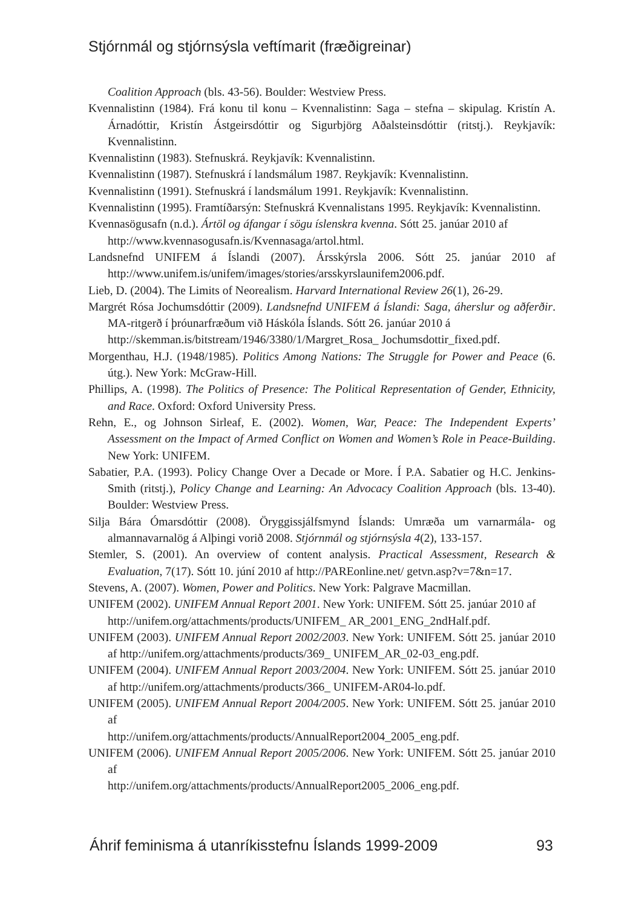Stjórnmál og stjórnsýsla veftímarit (fræðigreinar)
Coalition Approach (bls. 43-56). Boulder: Westview Press.
Kvennalistinn (1984). Frá konu til konu – Kvennalistinn: Saga – stefna – skipulag. Kristín A. Árnadóttir, Kristín Ástgeirsdóttir og Sigurbjörg Aðalsteinsdóttir (ritstj.). Reykjavík: Kvennalistinn.
Kvennalistinn (1983). Stefnuskrá. Reykjavík: Kvennalistinn.
Kvennalistinn (1987). Stefnuskrá í landsmálum 1987. Reykjavík: Kvennalistinn.
Kvennalistinn (1991). Stefnuskrá í landsmálum 1991. Reykjavík: Kvennalistinn.
Kvennalistinn (1995). Framtíðarsýn: Stefnuskrá Kvennalistans 1995. Reykjavík: Kvennalistinn.
Kvennasögusafn (n.d.). Ártöl og áfangar í sögu íslenskra kvenna. Sótt 25. janúar 2010 af
http://www.kvennasogusafn.is/Kvennasaga/artol.html.
Landsnefnd UNIFEM á Íslandi (2007). Ársskýrsla 2006. Sótt 25. janúar 2010 af http://www.unifem.is/unifem/images/stories/arsskyrslaunifem2006.pdf.
Lieb, D. (2004). The Limits of Neorealism. Harvard International Review 26(1), 26-29.
Margrét Rósa Jochumsdóttir (2009). Landsnefnd UNIFEM á Íslandi: Saga, áherslur og aðferðir. MA-ritgerð í þróunarfræðum við Háskóla Íslands. Sótt 26. janúar 2010 á
http://skemman.is/bitstream/1946/3380/1/Margret_Rosa_ Jochumsdottir_fixed.pdf.
Morgenthau, H.J. (1948/1985). Politics Among Nations: The Struggle for Power and Peace (6. útg.). New York: McGraw-Hill.
Phillips, A. (1998). The Politics of Presence: The Political Representation of Gender, Ethnicity, and Race. Oxford: Oxford University Press.
Rehn, E., og Johnson Sirleaf, E. (2002). Women, War, Peace: The Independent Experts’ Assessment on the Impact of Armed Conflict on Women and Women’s Role in Peace-Building. New York: UNIFEM.
Sabatier, P.A. (1993). Policy Change Over a Decade or More. Í P.A. Sabatier og H.C. Jenkins-Smith (ritstj.), Policy Change and Learning: An Advocacy Coalition Approach (bls. 13-40). Boulder: Westview Press.
Silja Bára Ómarsdóttir (2008). Öryggissjálfsmynd Íslands: Umræða um varnarmála- og almannavarnalög á Alþingi vorið 2008. Stjórnmál og stjórnsýsla 4(2), 133-157.
Stemler, S. (2001). An overview of content analysis. Practical Assessment, Research & Evaluation, 7(17). Sótt 10. júní 2010 af http://PAREonline.net/ getvn.asp?v=7&n=17.
Stevens, A. (2007). Women, Power and Politics. New York: Palgrave Macmillan.
UNIFEM (2002). UNIFEM Annual Report 2001. New York: UNIFEM. Sótt 25. janúar 2010 af
http://unifem.org/attachments/products/UNIFEM_ AR_2001_ENG_2ndHalf.pdf.
UNIFEM (2003). UNIFEM Annual Report 2002/2003. New York: UNIFEM. Sótt 25. janúar 2010 af http://unifem.org/attachments/products/369_ UNIFEM_AR_02-03_eng.pdf.
UNIFEM (2004). UNIFEM Annual Report 2003/2004. New York: UNIFEM. Sótt 25. janúar 2010 af http://unifem.org/attachments/products/366_ UNIFEM-AR04-lo.pdf.
UNIFEM (2005). UNIFEM Annual Report 2004/2005. New York: UNIFEM. Sótt 25. janúar 2010 af
http://unifem.org/attachments/products/AnnualReport2004_2005_eng.pdf.
UNIFEM (2006). UNIFEM Annual Report 2005/2006. New York: UNIFEM. Sótt 25. janúar 2010 af
http://unifem.org/attachments/products/AnnualReport2005_2006_eng.pdf.
Áhrif feminisma á utanríkisstefnu Íslands 1999-2009 93